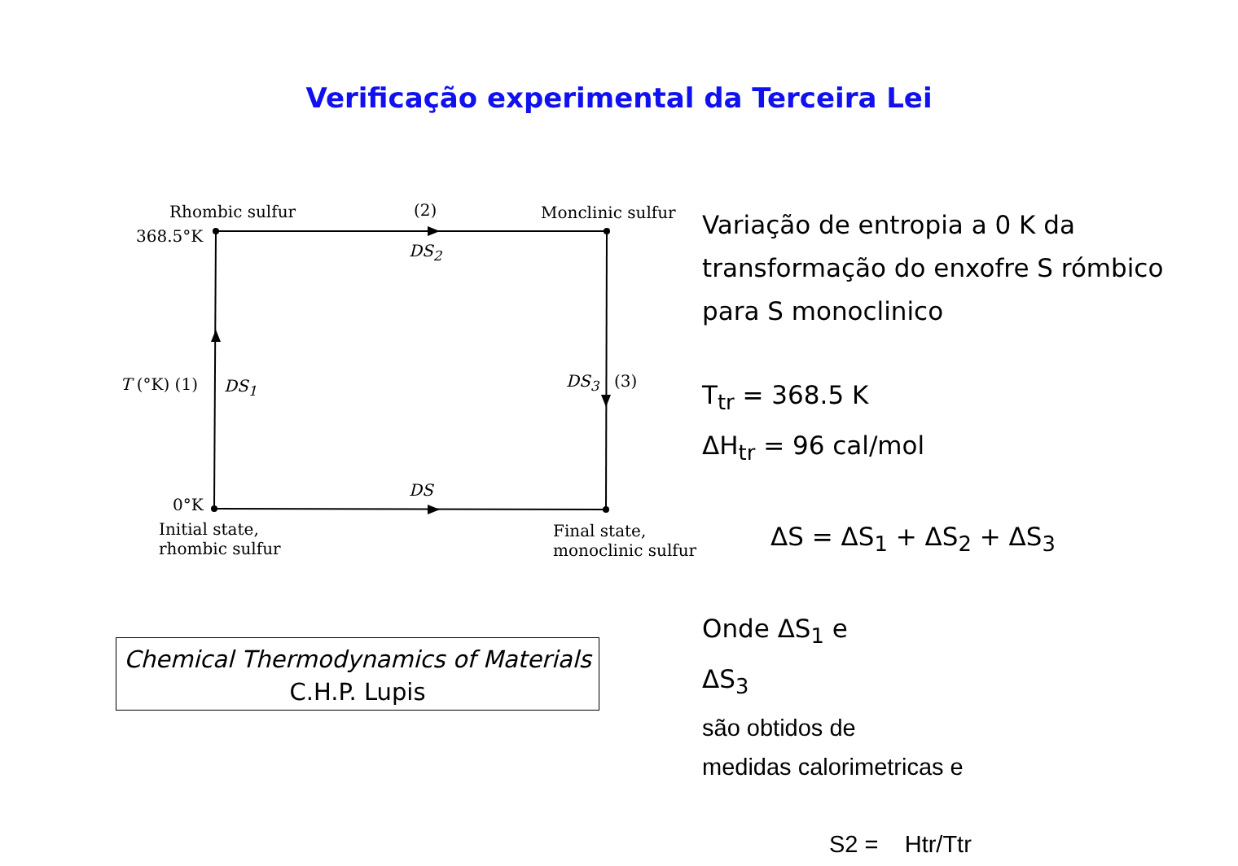Verificação experimental da Terceira Lei
Rhombic sulfur (2) Monclinic sulfur
368.5°K
DS<sub>2</sub>
T (°K) (1) DS<sub>1</sub> DS<sub>3</sub> (3)
DS
0°K
Initial state,
rhombic sulfur
Final state,
monoclinic sulfur
Variação de entropia a 0 K da transformação do enxofre S rómbico para S monoclinico
T<sub>tr</sub> = 368.5 K
ΔH<sub>tr</sub> = 96 cal/mol
ΔS = ΔS<sub>1</sub> + ΔS<sub>2</sub> + ΔS<sub>3</sub>
Onde ΔS<sub>1</sub> e
ΔS<sub>3</sub>
são obtidos de
medidas calorimetricas e
S2 = Htr/Ttr
Chemical Thermodynamics of Materials
C.H.P. Lupis